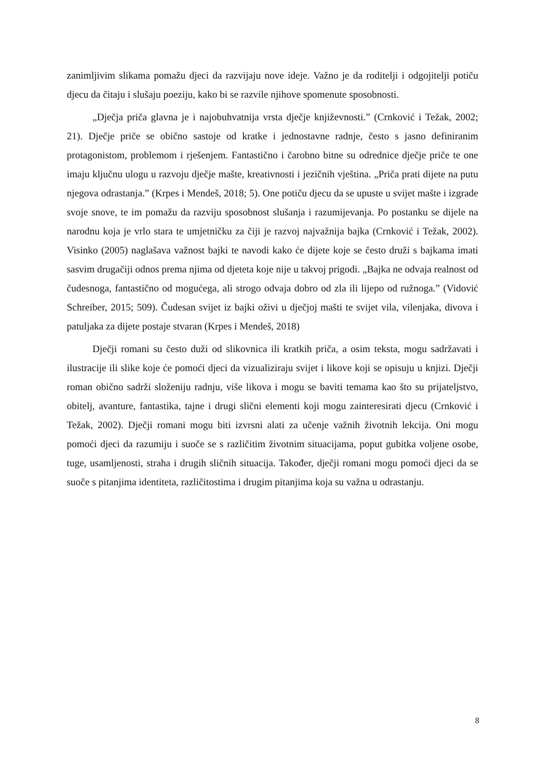zanimljivim slikama pomažu djeci da razvijaju nove ideje. Važno je da roditelji i odgojitelji potiču djecu da čitaju i slušaju poeziju, kako bi se razvile njihove spomenute sposobnosti.
„Dječja priča glavna je i najobuhvatnija vrsta dječje književnosti.” (Crnković i Težak, 2002; 21). Dječje priče se obično sastoje od kratke i jednostavne radnje, često s jasno definiranim protagonistom, problemom i rješenjem. Fantastično i čarobno bitne su odrednice dječje priče te one imaju ključnu ulogu u razvoju dječje mašte, kreativnosti i jezičnih vještina. „Priča prati dijete na putu njegova odrastanja.” (Krpes i Mendeš, 2018; 5). One potiču djecu da se upuste u svijet mašte i izgrade svoje snove, te im pomažu da razviju sposobnost slušanja i razumijevanja. Po postanku se dijele na narodnu koja je vrlo stara te umjetničku za čiji je razvoj najvažnija bajka (Crnković i Težak, 2002). Visinko (2005) naglašava važnost bajki te navodi kako će dijete koje se često druži s bajkama imati sasvim drugačiji odnos prema njima od djeteta koje nije u takvoj prigodi. „Bajka ne odvaja realnost od čudesnoga, fantastično od mogućega, ali strogo odvaja dobro od zla ili lijepo od ružnoga.” (Vidović Schreiber, 2015; 509). Čudesan svijet iz bajki oživi u dječjoj mašti te svijet vila, vilenjaka, divova i patuljaka za dijete postaje stvaran (Krpes i Mendeš, 2018)
Dječji romani su često duži od slikovnica ili kratkih priča, a osim teksta, mogu sadržavati i ilustracije ili slike koje će pomoći djeci da vizualiziraju svijet i likove koji se opisuju u knjizi. Dječji roman obično sadrži složeniju radnju, više likova i mogu se baviti temama kao što su prijateljstvo, obitelj, avanture, fantastika, tajne i drugi slični elementi koji mogu zainteresirati djecu (Crnković i Težak, 2002). Dječji romani mogu biti izvrsni alati za učenje važnih životnih lekcija. Oni mogu pomoći djeci da razumiju i suoče se s različitim životnim situacijama, poput gubitka voljene osobe, tuge, usamljenosti, straha i drugih sličnih situacija. Također, dječji romani mogu pomoći djeci da se suoče s pitanjima identiteta, različitostima i drugim pitanjima koja su važna u odrastanju.
8